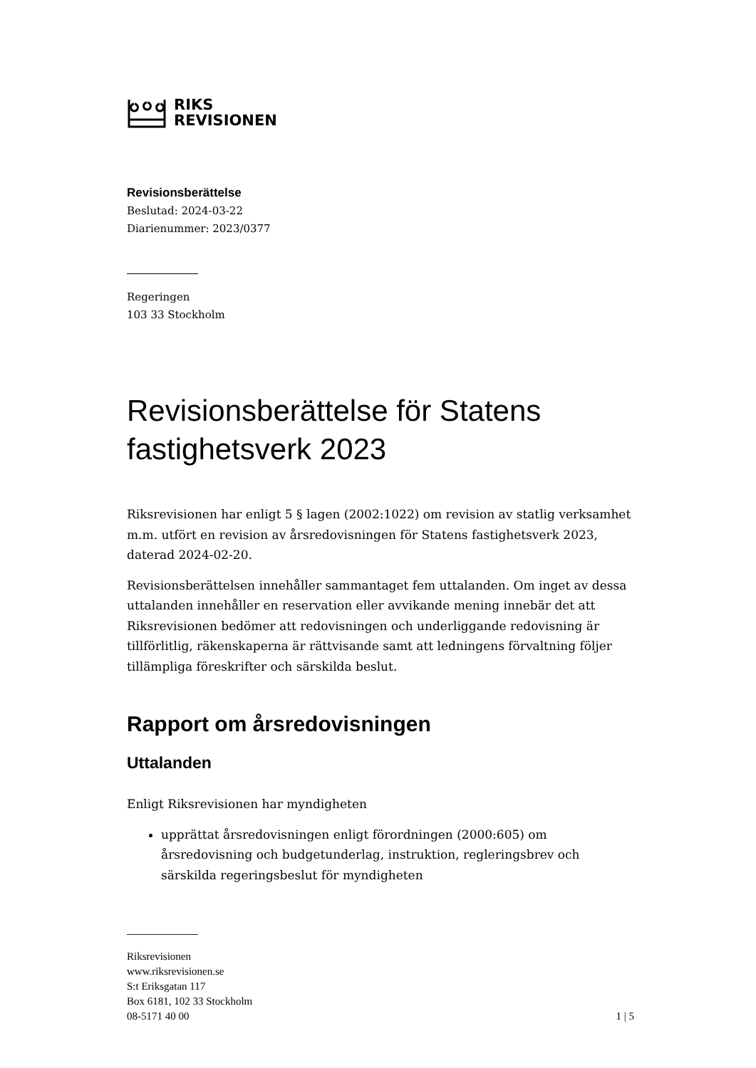RIKS
REVISIONEN
Revisionsberättelse
Beslutad: 2024-03-22
Diarienummer: 2023/0377
Regeringen
103 33 Stockholm
Revisionsberättelse för Statens fastighetsverk 2023
Riksrevisionen har enligt 5 § lagen (2002:1022) om revision av statlig verksamhet m.m. utfört en revision av årsredovisningen för Statens fastighetsverk 2023, daterad 2024-02-20.
Revisionsberättelsen innehåller sammantaget fem uttalanden. Om inget av dessa uttalanden innehåller en reservation eller avvikande mening innebär det att Riksrevisionen bedömer att redovisningen och underliggande redovisning är tillförlitlig, räkenskaperna är rättvisande samt att ledningens förvaltning följer tillämpliga föreskrifter och särskilda beslut.
Rapport om årsredovisningen
Uttalanden
Enligt Riksrevisionen har myndigheten
upprättat årsredovisningen enligt förordningen (2000:605) om årsredovisning och budgetunderlag, instruktion, regleringsbrev och särskilda regeringsbeslut för myndigheten
Riksrevisionen
www.riksrevisionen.se
S:t Eriksgatan 117
Box 6181, 102 33 Stockholm
08-5171 40 00 1 | 5